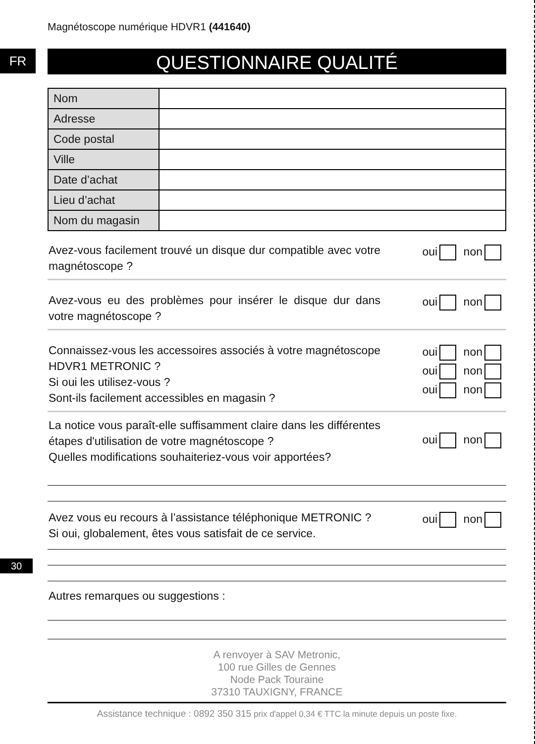Magnétoscope numérique HDVR1 (441640)
FR
QUESTIONNAIRE QUALITÉ
| Nom | |
| Adresse | |
| Code postal | |
| Ville | |
| Date d’achat | |
| Lieu d’achat | |
| Nom du magasin | |
Avez-vous facilement trouvé un disque dur compatible avec votre magnétoscope ?
oui non
Avez-vous eu des problèmes pour insérer le disque dur dans votre magnétoscope ?
oui non
Connaissez-vous les accessoires associés à votre magnétoscope HDVR1 METRONIC ?
Si oui les utilisez-vous ?
Sont-ils facilement accessibles en magasin ?
oui non
oui non
oui non
La notice vous paraît-elle suffisamment claire dans les différentes étapes d'utilisation de votre magnétoscope ?
Quelles modifications souhaiteriez-vous voir apportées?
oui non
Avez vous eu recours à l’assistance téléphonique METRONIC ?
Si oui, globalement, êtes vous satisfait de ce service.
oui non
Autres remarques ou suggestions :
A renvoyer à SAV Metronic,
100 rue Gilles de Gennes
Node Pack Touraine
37310 TAUXIGNY, FRANCE
Assistance technique : 0892 350 315 prix d'appel 0,34 € TTC la minute depuis un poste fixe.
30